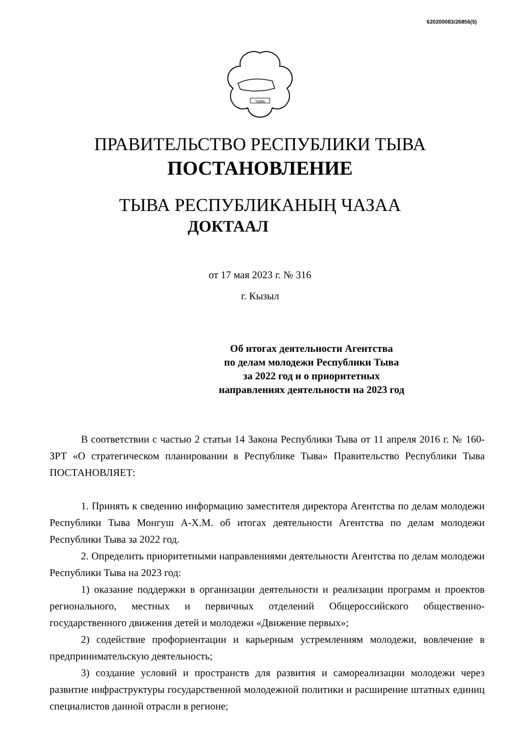620200083/26856(5)
ТЫВА
ПРАВИТЕЛЬСТВО РЕСПУБЛИКИ ТЫВА
ПОСТАНОВЛЕНИЕ
ТЫВА РЕСПУБЛИКАНЫҢ ЧАЗАА
ДОКТААЛ
от 17 мая 2023 г. № 316
г. Кызыл
Об итогах деятельности Агентства
по делам молодежи Республики Тыва
за 2022 год и о приоритетных
направлениях деятельности на 2023 год
В соответствии с частью 2 статьи 14 Закона Республики Тыва от 11 апреля 2016 г. № 160-ЗРТ «О стратегическом планировании в Республике Тыва» Правительство Республики Тыва ПОСТАНОВЛЯЕТ:
1. Принять к сведению информацию заместителя директора Агентства по делам молодежи Республики Тыва Монгуш А-Х.М. об итогах деятельности Агентства по делам молодежи Республики Тыва за 2022 год.
2. Определить приоритетными направлениями деятельности Агентства по делам молодежи Республики Тыва на 2023 год:
1) оказание поддержки в организации деятельности и реализации программ и проектов регионального, местных и первичных отделений Общероссийского общественно-государственного движения детей и молодежи «Движение первых»;
2) содействие профориентации и карьерным устремлениям молодежи, вовлечение в предпринимательскую деятельность;
3) создание условий и пространств для развития и самореализации молодежи через развитие инфраструктуры государственной молодежной политики и расширение штатных единиц специалистов данной отрасли в регионе;